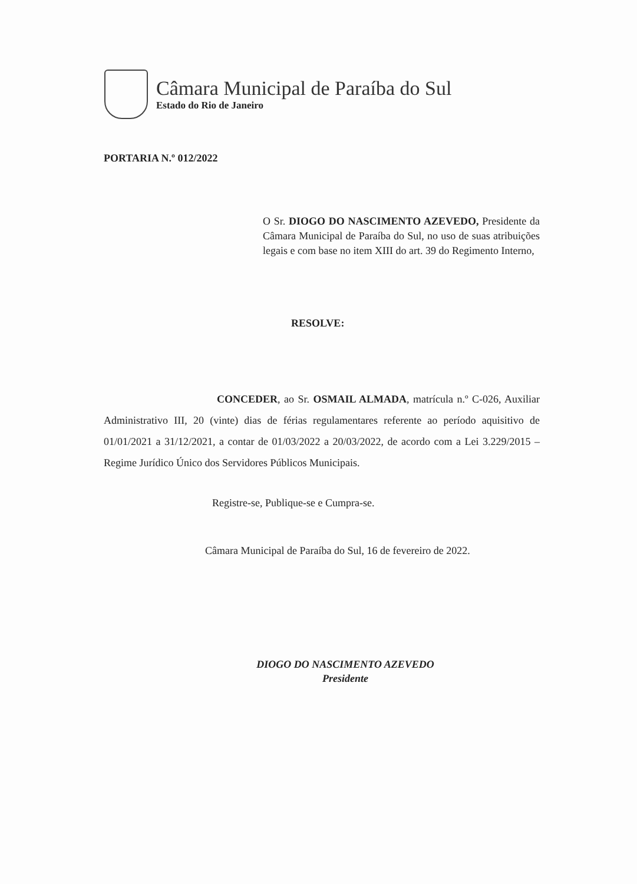Câmara Municipal de Paraíba do Sul
Estado do Rio de Janeiro
PORTARIA N.º 012/2022
O Sr. DIOGO DO NASCIMENTO AZEVEDO, Presidente da Câmara Municipal de Paraíba do Sul, no uso de suas atribuições legais e com base no item XIII do art. 39 do Regimento Interno,
RESOLVE:
CONCEDER, ao Sr. OSMAIL ALMADA, matrícula n.º C-026, Auxiliar Administrativo III, 20 (vinte) dias de férias regulamentares referente ao período aquisitivo de 01/01/2021 a 31/12/2021, a contar de 01/03/2022 a 20/03/2022, de acordo com a Lei 3.229/2015 – Regime Jurídico Único dos Servidores Públicos Municipais.
Registre-se, Publique-se e Cumpra-se.
Câmara Municipal de Paraíba do Sul, 16 de fevereiro de 2022.
DIOGO DO NASCIMENTO AZEVEDO
Presidente